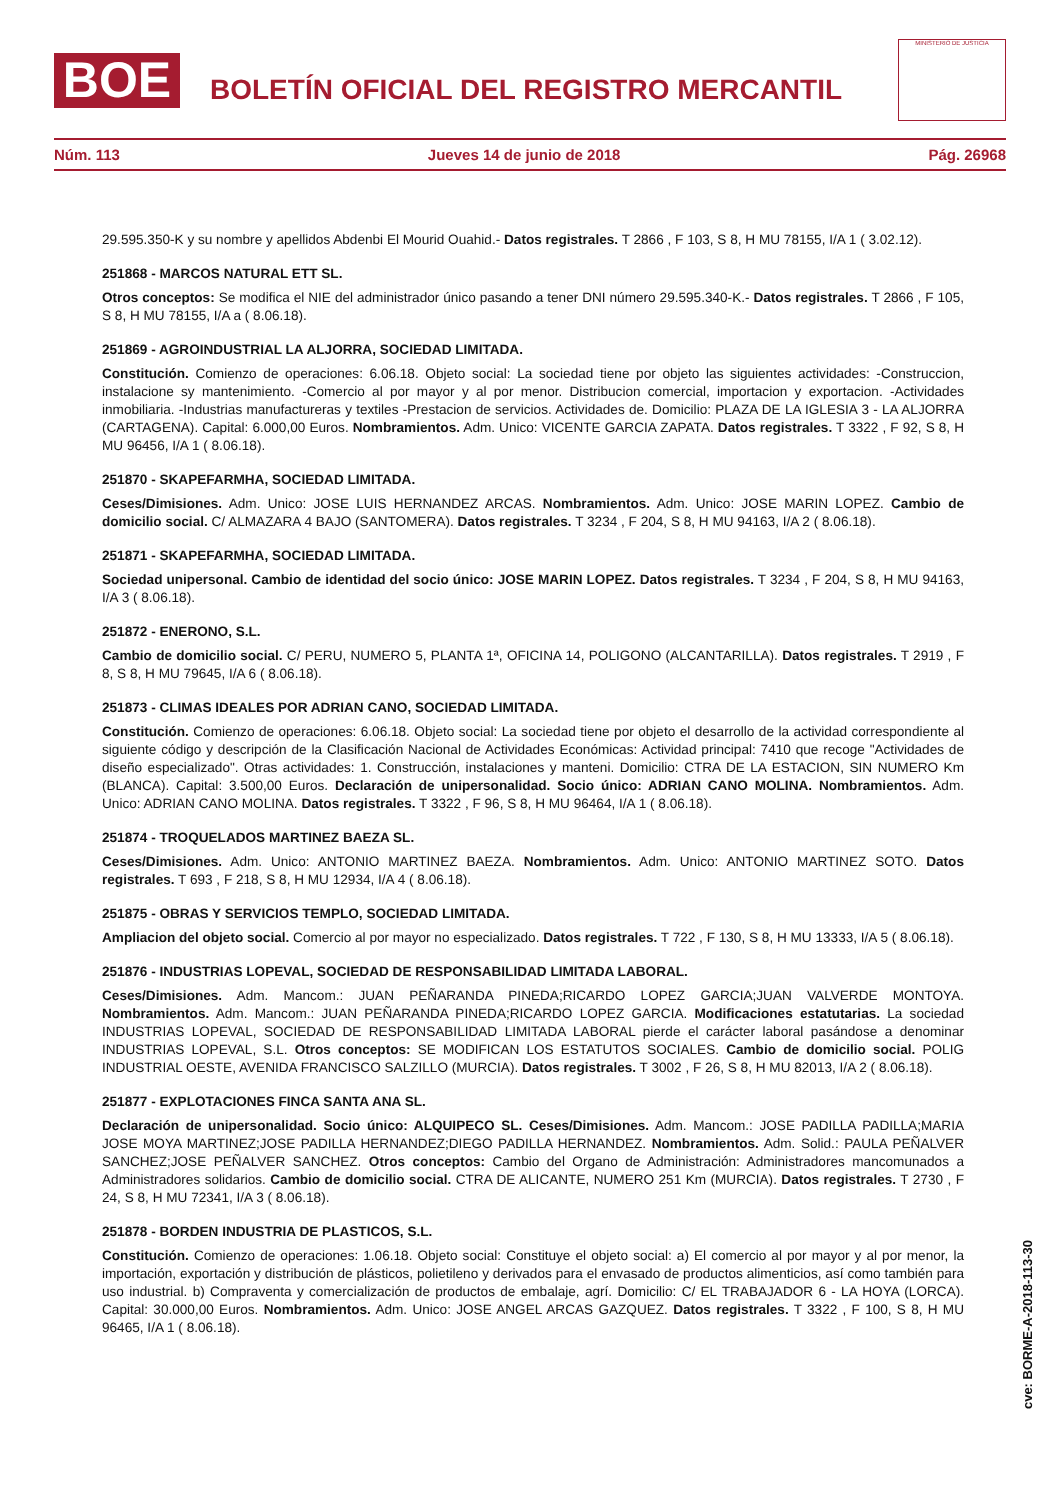BOE
BOLETÍN OFICIAL DEL REGISTRO MERCANTIL
MINISTERIO DE JUSTICIA
Núm. 113 Jueves 14 de junio de 2018 Pág. 26968
29.595.350-K y su nombre y apellidos Abdenbi El Mourid Ouahid.- Datos registrales. T 2866 , F 103, S 8, H MU 78155, I/A 1 ( 3.02.12).
251868 - MARCOS NATURAL ETT SL.
Otros conceptos: Se modifica el NIE del administrador único pasando a tener DNI número 29.595.340-K.- Datos registrales. T 2866 , F 105, S 8, H MU 78155, I/A a ( 8.06.18).
251869 - AGROINDUSTRIAL LA ALJORRA, SOCIEDAD LIMITADA.
Constitución. Comienzo de operaciones: 6.06.18. Objeto social: La sociedad tiene por objeto las siguientes actividades: -Construccion, instalacione sy mantenimiento. -Comercio al por mayor y al por menor. Distribucion comercial, importacion y exportacion. -Actividades inmobiliaria. -Industrias manufactureras y textiles -Prestacion de servicios. Actividades de. Domicilio: PLAZA DE LA IGLESIA 3 - LA ALJORRA (CARTAGENA). Capital: 6.000,00 Euros. Nombramientos. Adm. Unico: VICENTE GARCIA ZAPATA. Datos registrales. T 3322 , F 92, S 8, H MU 96456, I/A 1 ( 8.06.18).
251870 - SKAPEFARMHA, SOCIEDAD LIMITADA.
Ceses/Dimisiones. Adm. Unico: JOSE LUIS HERNANDEZ ARCAS. Nombramientos. Adm. Unico: JOSE MARIN LOPEZ. Cambio de domicilio social. C/ ALMAZARA 4 BAJO (SANTOMERA). Datos registrales. T 3234 , F 204, S 8, H MU 94163, I/A 2 ( 8.06.18).
251871 - SKAPEFARMHA, SOCIEDAD LIMITADA.
Sociedad unipersonal. Cambio de identidad del socio único: JOSE MARIN LOPEZ. Datos registrales. T 3234 , F 204, S 8, H MU 94163, I/A 3 ( 8.06.18).
251872 - ENERONO, S.L.
Cambio de domicilio social. C/ PERU, NUMERO 5, PLANTA 1ª, OFICINA 14, POLIGONO (ALCANTARILLA). Datos registrales. T 2919 , F 8, S 8, H MU 79645, I/A 6 ( 8.06.18).
251873 - CLIMAS IDEALES POR ADRIAN CANO, SOCIEDAD LIMITADA.
Constitución. Comienzo de operaciones: 6.06.18. Objeto social: La sociedad tiene por objeto el desarrollo de la actividad correspondiente al siguiente código y descripción de la Clasificación Nacional de Actividades Económicas: Actividad principal: 7410 que recoge "Actividades de diseño especializado". Otras actividades: 1. Construcción, instalaciones y manteni. Domicilio: CTRA DE LA ESTACION, SIN NUMERO Km (BLANCA). Capital: 3.500,00 Euros. Declaración de unipersonalidad. Socio único: ADRIAN CANO MOLINA. Nombramientos. Adm. Unico: ADRIAN CANO MOLINA. Datos registrales. T 3322 , F 96, S 8, H MU 96464, I/A 1 ( 8.06.18).
251874 - TROQUELADOS MARTINEZ BAEZA SL.
Ceses/Dimisiones. Adm. Unico: ANTONIO MARTINEZ BAEZA. Nombramientos. Adm. Unico: ANTONIO MARTINEZ SOTO. Datos registrales. T 693 , F 218, S 8, H MU 12934, I/A 4 ( 8.06.18).
251875 - OBRAS Y SERVICIOS TEMPLO, SOCIEDAD LIMITADA.
Ampliacion del objeto social. Comercio al por mayor no especializado. Datos registrales. T 722 , F 130, S 8, H MU 13333, I/A 5 ( 8.06.18).
251876 - INDUSTRIAS LOPEVAL, SOCIEDAD DE RESPONSABILIDAD LIMITADA LABORAL.
Ceses/Dimisiones. Adm. Mancom.: JUAN PEÑARANDA PINEDA;RICARDO LOPEZ GARCIA;JUAN VALVERDE MONTOYA. Nombramientos. Adm. Mancom.: JUAN PEÑARANDA PINEDA;RICARDO LOPEZ GARCIA. Modificaciones estatutarias. La sociedad INDUSTRIAS LOPEVAL, SOCIEDAD DE RESPONSABILIDAD LIMITADA LABORAL pierde el carácter laboral pasándose a denominar INDUSTRIAS LOPEVAL, S.L. Otros conceptos: SE MODIFICAN LOS ESTATUTOS SOCIALES. Cambio de domicilio social. POLIG INDUSTRIAL OESTE, AVENIDA FRANCISCO SALZILLO (MURCIA). Datos registrales. T 3002 , F 26, S 8, H MU 82013, I/A 2 ( 8.06.18).
251877 - EXPLOTACIONES FINCA SANTA ANA SL.
Declaración de unipersonalidad. Socio único: ALQUIPECO SL. Ceses/Dimisiones. Adm. Mancom.: JOSE PADILLA PADILLA;MARIA JOSE MOYA MARTINEZ;JOSE PADILLA HERNANDEZ;DIEGO PADILLA HERNANDEZ. Nombramientos. Adm. Solid.: PAULA PEÑALVER SANCHEZ;JOSE PEÑALVER SANCHEZ. Otros conceptos: Cambio del Organo de Administración: Administradores mancomunados a Administradores solidarios. Cambio de domicilio social. CTRA DE ALICANTE, NUMERO 251 Km (MURCIA). Datos registrales. T 2730 , F 24, S 8, H MU 72341, I/A 3 ( 8.06.18).
251878 - BORDEN INDUSTRIA DE PLASTICOS, S.L.
Constitución. Comienzo de operaciones: 1.06.18. Objeto social: Constituye el objeto social: a) El comercio al por mayor y al por menor, la importación, exportación y distribución de plásticos, polietileno y derivados para el envasado de productos alimenticios, así como también para uso industrial. b) Compraventa y comercialización de productos de embalaje, agrí. Domicilio: C/ EL TRABAJADOR 6 - LA HOYA (LORCA). Capital: 30.000,00 Euros. Nombramientos. Adm. Unico: JOSE ANGEL ARCAS GAZQUEZ. Datos registrales. T 3322 , F 100, S 8, H MU 96465, I/A 1 ( 8.06.18).
cve: BORME-A-2018-113-30